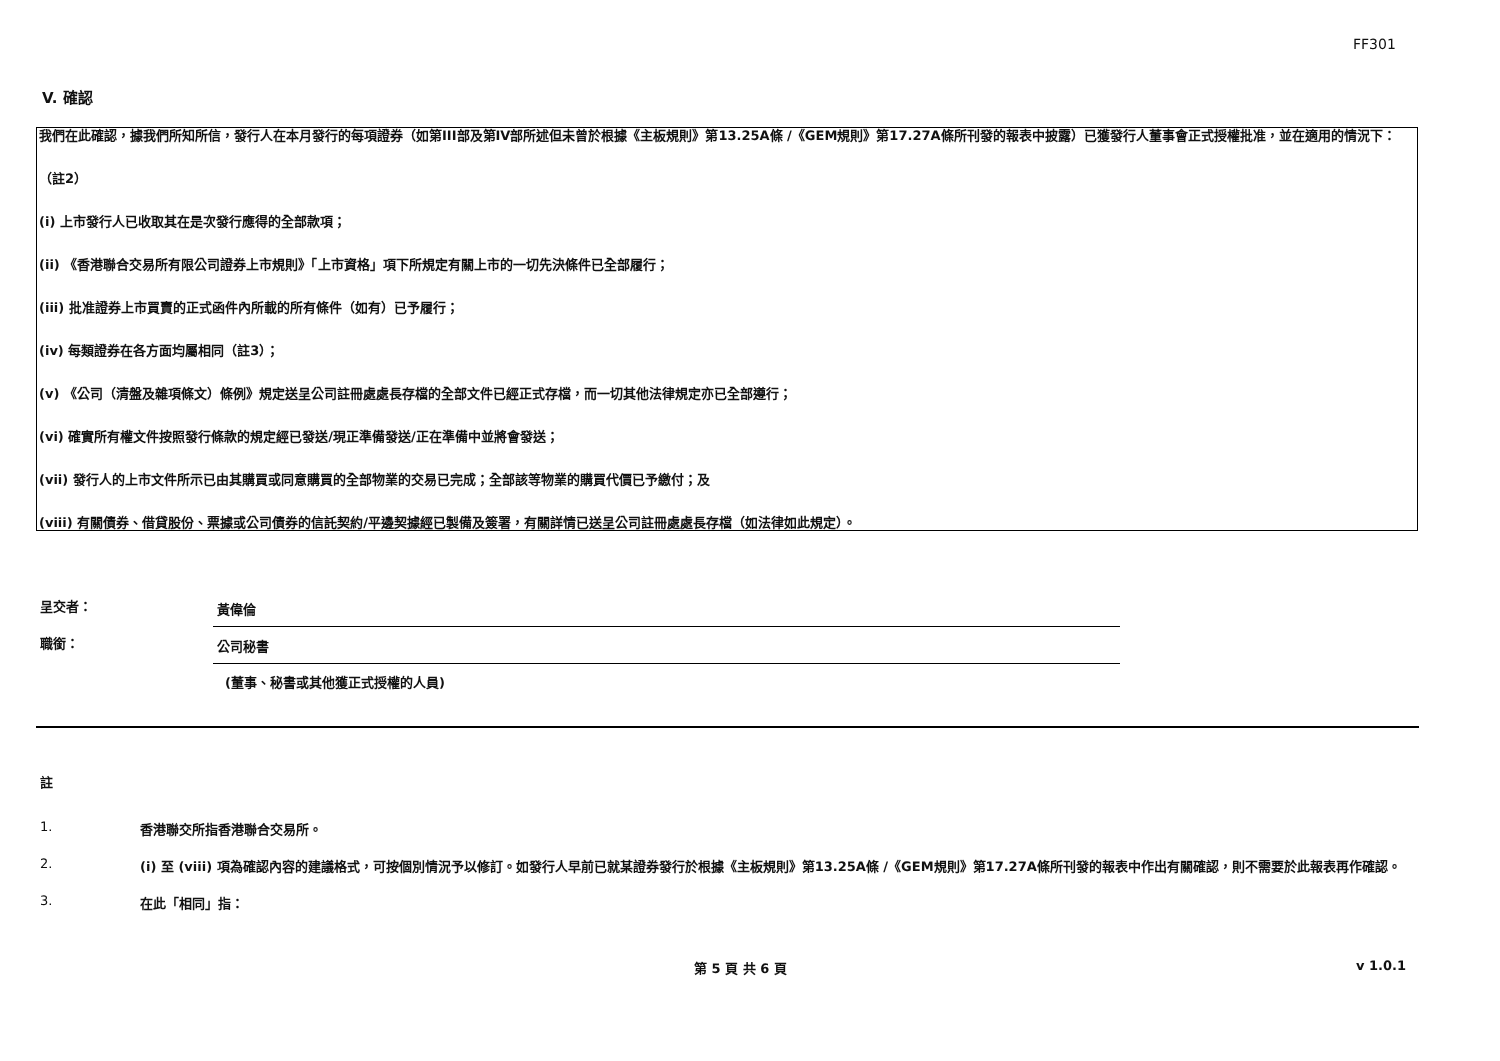FF301
V. 確認
我們在此確認，據我們所知所信，發行人在本月發行的每項證券（如第III部及第IV部所述但未曾於根據《主板規則》第13.25A條 /《GEM規則》第17.27A條所刊發的報表中披露）已獲發行人董事會正式授權批准，並在適用的情況下：
（註2）
(i) 上市發行人已收取其在是次發行應得的全部款項；
(ii) 《香港聯合交易所有限公司證券上市規則》「上市資格」項下所規定有關上市的一切先決條件已全部履行；
(iii) 批准證券上市買賣的正式函件內所載的所有條件（如有）已予履行；
(iv) 每類證券在各方面均屬相同（註3）；
(v) 《公司（清盤及雜項條文）條例》規定送呈公司註冊處處長存檔的全部文件已經正式存檔，而一切其他法律規定亦已全部遵行；
(vi) 確實所有權文件按照發行條款的規定經已發送/現正準備發送/正在準備中並將會發送；
(vii) 發行人的上市文件所示已由其購買或同意購買的全部物業的交易已完成；全部該等物業的購買代價已予繳付；及
(viii) 有關債券、借貸股份、票據或公司債券的信託契約/平邊契據經已製備及簽署，有關詳情已送呈公司註冊處處長存檔（如法律如此規定）。
呈交者：
黃偉倫
職銜：
公司秘書
(董事、秘書或其他獲正式授權的人員)
註
1. 香港聯交所指香港聯合交易所。
2. (i) 至 (viii) 項為確認內容的建議格式，可按個別情況予以修訂。如發行人早前已就某證券發行於根據《主板規則》第13.25A條 /《GEM規則》第17.27A條所刊發的報表中作出有關確認，則不需要於此報表再作確認。
3. 在此「相同」指：
第 5 頁 共 6 頁 v 1.0.1